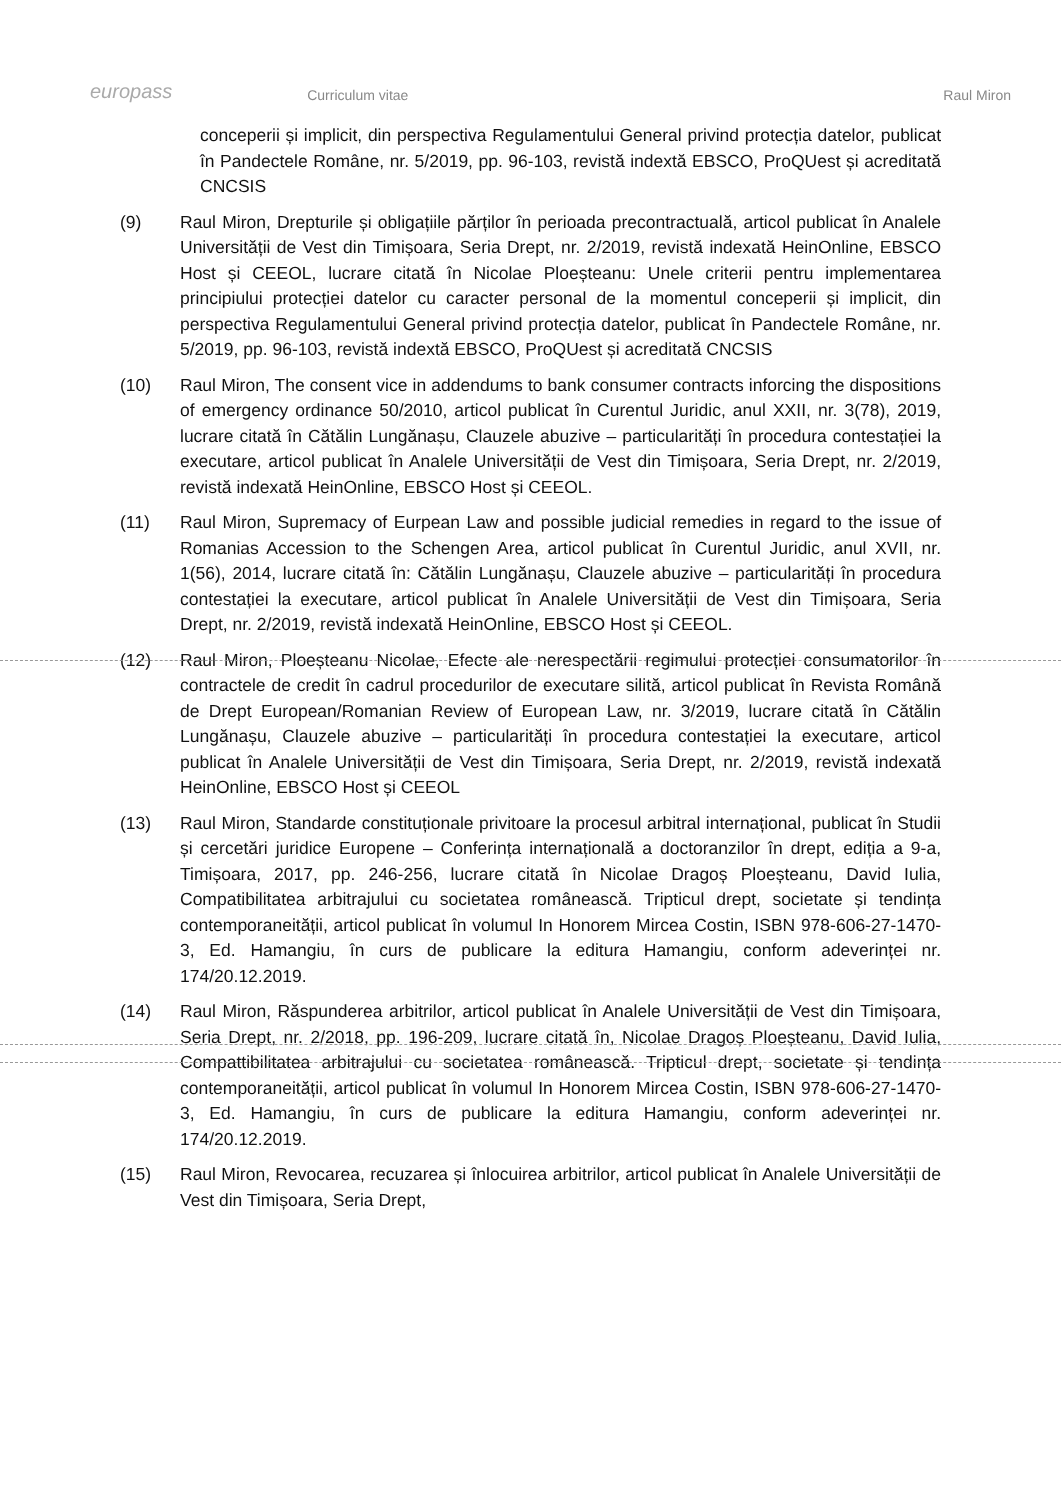europass Curriculum vitae Raul Miron
conceperii și implicit, din perspectiva Regulamentului General privind protecția datelor, publicat în Pandectele Române, nr. 5/2019, pp. 96-103, revistă indextă EBSCO, ProQUest și acreditată CNCSIS
(9) Raul Miron, Drepturile și obligațiile părților în perioada precontractuală, articol publicat în Analele Universității de Vest din Timișoara, Seria Drept, nr. 2/2019, revistă indexată HeinOnline, EBSCO Host și CEEOL, lucrare citată în Nicolae Ploeșteanu: Unele criterii pentru implementarea principiului protecției datelor cu caracter personal de la momentul conceperii și implicit, din perspectiva Regulamentului General privind protecția datelor, publicat în Pandectele Române, nr. 5/2019, pp. 96-103, revistă indextă EBSCO, ProQUest și acreditată CNCSIS
(10) Raul Miron, The consent vice in addendums to bank consumer contracts inforcing the dispositions of emergency ordinance 50/2010, articol publicat în Curentul Juridic, anul XXII, nr. 3(78), 2019, lucrare citată în Cătălin Lungănașu, Clauzele abuzive – particularități în procedura contestației la executare, articol publicat în Analele Universității de Vest din Timișoara, Seria Drept, nr. 2/2019, revistă indexată HeinOnline, EBSCO Host și CEEOL.
(11) Raul Miron, Supremacy of Eurpean Law and possible judicial remedies in regard to the issue of Romanias Accession to the Schengen Area, articol publicat în Curentul Juridic, anul XVII, nr. 1(56), 2014, lucrare citată în: Cătălin Lungănașu, Clauzele abuzive – particularități în procedura contestației la executare, articol publicat în Analele Universității de Vest din Timișoara, Seria Drept, nr. 2/2019, revistă indexată HeinOnline, EBSCO Host și CEEOL.
(12) Raul Miron, Ploeșteanu Nicolae, Efecte ale nerespectării regimului protecției consumatorilor în contractele de credit în cadrul procedurilor de executare silită, articol publicat în Revista Română de Drept European/Romanian Review of European Law, nr. 3/2019, lucrare citată în Cătălin Lungănașu, Clauzele abuzive – particularități în procedura contestației la executare, articol publicat în Analele Universității de Vest din Timișoara, Seria Drept, nr. 2/2019, revistă indexată HeinOnline, EBSCO Host și CEEOL
(13) Raul Miron, Standarde constituționale privitoare la procesul arbitral internațional, publicat în Studii și cercetări juridice Europene – Conferința internațională a doctoranzilor în drept, ediția a 9-a, Timișoara, 2017, pp. 246-256, lucrare citată în Nicolae Dragoș Ploeșteanu, David Iulia, Compatibilitatea arbitrajului cu societatea românească. Tripticul drept, societate și tendința contemporaneității, articol publicat în volumul In Honorem Mircea Costin, ISBN 978-606-27-1470-3, Ed. Hamangiu, în curs de publicare la editura Hamangiu, conform adeverinței nr. 174/20.12.2019.
(14) Raul Miron, Răspunderea arbitrilor, articol publicat în Analele Universității de Vest din Timișoara, Seria Drept, nr. 2/2018, pp. 196-209, lucrare citată în, Nicolae Dragoș Ploeșteanu, David Iulia, Compattibilitatea arbitrajului cu societatea românească. Tripticul drept, societate și tendința contemporaneității, articol publicat în volumul In Honorem Mircea Costin, ISBN 978-606-27-1470-3, Ed. Hamangiu, în curs de publicare la editura Hamangiu, conform adeverinței nr. 174/20.12.2019.
(15) Raul Miron, Revocarea, recuzarea și înlocuirea arbitrilor, articol publicat în Analele Universității de Vest din Timișoara, Seria Drept,